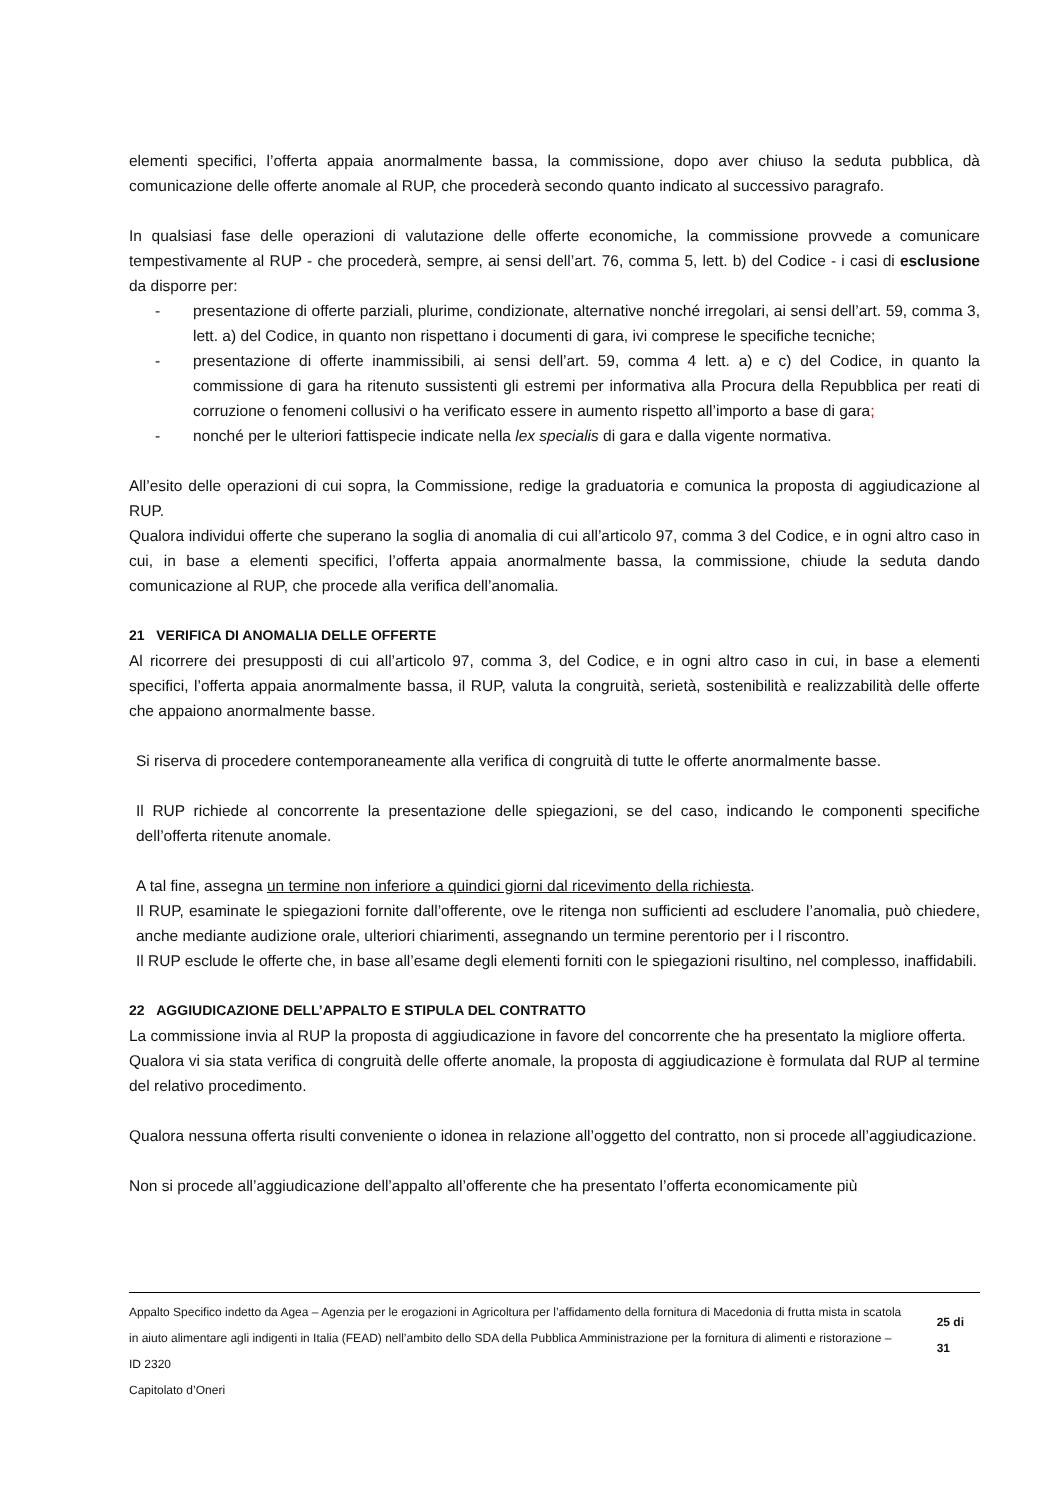elementi specifici, l’offerta appaia anormalmente bassa, la commissione, dopo aver chiuso la seduta pubblica, dà comunicazione delle offerte anomale al RUP, che procederà secondo quanto indicato al successivo paragrafo.
In qualsiasi fase delle operazioni di valutazione delle offerte economiche, la commissione provvede a comunicare tempestivamente al RUP - che procederà, sempre, ai sensi dell’art. 76, comma 5, lett. b) del Codice - i casi di esclusione da disporre per:
- presentazione di offerte parziali, plurime, condizionate, alternative nonché irregolari, ai sensi dell’art. 59, comma 3, lett. a) del Codice, in quanto non rispettano i documenti di gara, ivi comprese le specifiche tecniche;
- presentazione di offerte inammissibili, ai sensi dell’art. 59, comma 4 lett. a) e c) del Codice, in quanto la commissione di gara ha ritenuto sussistenti gli estremi per informativa alla Procura della Repubblica per reati di corruzione o fenomeni collusivi o ha verificato essere in aumento rispetto all’importo a base di gara;
- nonché per le ulteriori fattispecie indicate nella lex specialis di gara e dalla vigente normativa.
All’esito delle operazioni di cui sopra, la Commissione, redige la graduatoria e comunica la proposta di aggiudicazione al RUP.
Qualora individui offerte che superano la soglia di anomalia di cui all’articolo 97, comma 3 del Codice, e in ogni altro caso in cui, in base a elementi specifici, l’offerta appaia anormalmente bassa, la commissione, chiude la seduta dando comunicazione al RUP, che procede alla verifica dell’anomalia.
21 VERIFICA DI ANOMALIA DELLE OFFERTE
Al ricorrere dei presupposti di cui all’articolo 97, comma 3, del Codice, e in ogni altro caso in cui, in base a elementi specifici, l’offerta appaia anormalmente bassa, il RUP, valuta la congruità, serietà, sostenibilità e realizzabilità delle offerte che appaiono anormalmente basse.
Si riserva di procedere contemporaneamente alla verifica di congruità di tutte le offerte anormalmente basse.
Il RUP richiede al concorrente la presentazione delle spiegazioni, se del caso, indicando le componenti specifiche dell’offerta ritenute anomale.
A tal fine, assegna un termine non inferiore a quindici giorni dal ricevimento della richiesta.
Il RUP, esaminate le spiegazioni fornite dall’offerente, ove le ritenga non sufficienti ad escludere l’anomalia, può chiedere, anche mediante audizione orale, ulteriori chiarimenti, assegnando un termine perentorio per i l riscontro.
Il RUP esclude le offerte che, in base all’esame degli elementi forniti con le spiegazioni risultino, nel complesso, inaffidabili.
22 AGGIUDICAZIONE DELL’APPALTO E STIPULA DEL CONTRATTO
La commissione invia al RUP la proposta di aggiudicazione in favore del concorrente che ha presentato la migliore offerta.
Qualora vi sia stata verifica di congruità delle offerte anomale, la proposta di aggiudicazione è formulata dal RUP al termine del relativo procedimento.
Qualora nessuna offerta risulti conveniente o idonea in relazione all’oggetto del contratto, non si procede all’aggiudicazione.
Non si procede all’aggiudicazione dell’appalto all’offerente che ha presentato l’offerta economicamente più
Appalto Specifico indetto da Agea – Agenzia per le erogazioni in Agricoltura per l’affidamento della fornitura di Macedonia di frutta mista in scatola in aiuto alimentare agli indigenti in Italia (FEAD) nell’ambito dello SDA della Pubblica Amministrazione per la fornitura di alimenti e ristorazione – ID 2320
Capitolato d’Oneri
25 di 31